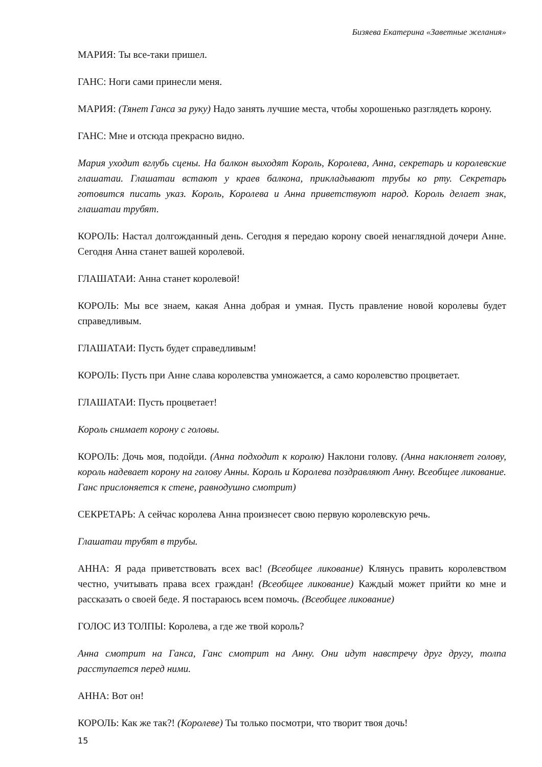Бизяева Екатерина «Заветные желания»
МАРИЯ: Ты все-таки пришел.
ГАНС: Ноги сами принесли меня.
МАРИЯ: (Тянет Ганса за руку) Надо занять лучшие места, чтобы хорошенько разглядеть корону.
ГАНС: Мне и отсюда прекрасно видно.
Мария уходит вглубь сцены. На балкон выходят Король, Королева, Анна, секретарь и королевские глашатаи. Глашатаи встают у краев балкона, прикладывают трубы ко рту. Секретарь готовится писать указ. Король, Королева и Анна приветствуют народ. Король делает знак, глашатаи трубят.
КОРОЛЬ: Настал долгожданный день. Сегодня я передаю корону своей ненаглядной дочери Анне. Сегодня Анна станет вашей королевой.
ГЛАШАТАИ: Анна станет королевой!
КОРОЛЬ: Мы все знаем, какая Анна добрая и умная. Пусть правление новой королевы будет справедливым.
ГЛАШАТАИ: Пусть будет справедливым!
КОРОЛЬ: Пусть при Анне слава королевства умножается, а само королевство процветает.
ГЛАШАТАИ: Пусть процветает!
Король снимает корону с головы.
КОРОЛЬ: Дочь моя, подойди. (Анна подходит к королю) Наклони голову. (Анна наклоняет голову, король надевает корону на голову Анны. Король и Королева поздравляют Анну. Всеобщее ликование. Ганс прислоняется к стене, равнодушно смотрит)
СЕКРЕТАРЬ: А сейчас королева Анна произнесет свою первую королевскую речь.
Глашатаи трубят в трубы.
АННА: Я рада приветствовать всех вас! (Всеобщее ликование) Клянусь править королевством честно, учитывать права всех граждан! (Всеобщее ликование) Каждый может прийти ко мне и рассказать о своей беде. Я постараюсь всем помочь. (Всеобщее ликование)
ГОЛОС ИЗ ТОЛПЫ: Королева, а где же твой король?
Анна смотрит на Ганса, Ганс смотрит на Анну. Они идут навстречу друг другу, толпа расступается перед ними.
АННА: Вот он!
КОРОЛЬ: Как же так?! (Королеве) Ты только посмотри, что творит твоя дочь!
15